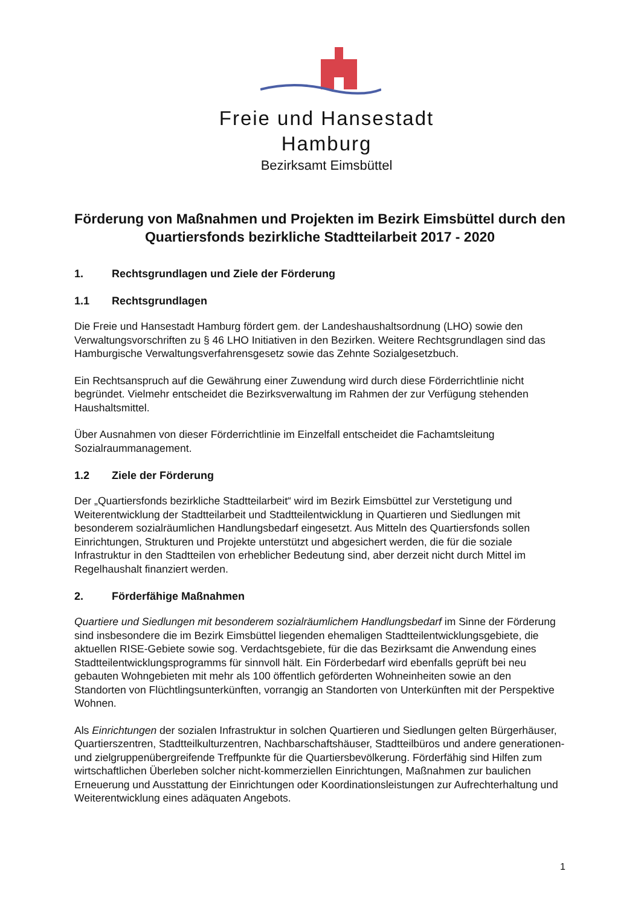Freie und Hansestadt
Hamburg
Bezirksamt Eimsbüttel
Förderung von Maßnahmen und Projekten im Bezirk Eimsbüttel durch den Quartiersfonds bezirkliche Stadtteilarbeit 2017 - 2020
1. Rechtsgrundlagen und Ziele der Förderung
1.1 Rechtsgrundlagen
Die Freie und Hansestadt Hamburg fördert gem. der Landeshaushaltsordnung (LHO) sowie den Verwaltungsvorschriften zu § 46 LHO Initiativen in den Bezirken. Weitere Rechtsgrundlagen sind das Hamburgische Verwaltungsverfahrensgesetz sowie das Zehnte Sozialgesetzbuch.
Ein Rechtsanspruch auf die Gewährung einer Zuwendung wird durch diese Förderrichtlinie nicht begründet. Vielmehr entscheidet die Bezirksverwaltung im Rahmen der zur Verfügung stehenden Haushaltsmittel.
Über Ausnahmen von dieser Förderrichtlinie im Einzelfall entscheidet die Fachamtsleitung Sozialraummanagement.
1.2 Ziele der Förderung
Der „Quartiersfonds bezirkliche Stadtteilarbeit“ wird im Bezirk Eimsbüttel zur Verstetigung und Weiterentwicklung der Stadtteilarbeit und Stadtteilentwicklung in Quartieren und Siedlungen mit besonderem sozialräumlichen Handlungsbedarf eingesetzt. Aus Mitteln des Quartiersfonds sollen Einrichtungen, Strukturen und Projekte unterstützt und abgesichert werden, die für die soziale Infrastruktur in den Stadtteilen von erheblicher Bedeutung sind, aber derzeit nicht durch Mittel im Regelhaushalt finanziert werden.
2. Förderfähige Maßnahmen
Quartiere und Siedlungen mit besonderem sozialräumlichem Handlungsbedarf im Sinne der Förderung sind insbesondere die im Bezirk Eimsbüttel liegenden ehemaligen Stadtteilentwicklungsgebiete, die aktuellen RISE-Gebiete sowie sog. Verdachtsgebiete, für die das Bezirksamt die Anwendung eines Stadtteilentwicklungsprogramms für sinnvoll hält. Ein Förderbedarf wird ebenfalls geprüft bei neu gebauten Wohngebieten mit mehr als 100 öffentlich geförderten Wohneinheiten sowie an den Standorten von Flüchtlingsunterkünften, vorrangig an Standorten von Unterkünften mit der Perspektive Wohnen.
Als Einrichtungen der sozialen Infrastruktur in solchen Quartieren und Siedlungen gelten Bürgerhäuser, Quartierszentren, Stadtteilkulturzentren, Nachbarschaftshäuser, Stadtteilbüros und andere generationen- und zielgruppenübergreifende Treffpunkte für die Quartiersbevölkerung. Förderfähig sind Hilfen zum wirtschaftlichen Überleben solcher nicht-kommerziellen Einrichtungen, Maßnahmen zur baulichen Erneuerung und Ausstattung der Einrichtungen oder Koordinationsleistungen zur Aufrechterhaltung und Weiterentwicklung eines adäquaten Angebots.
1